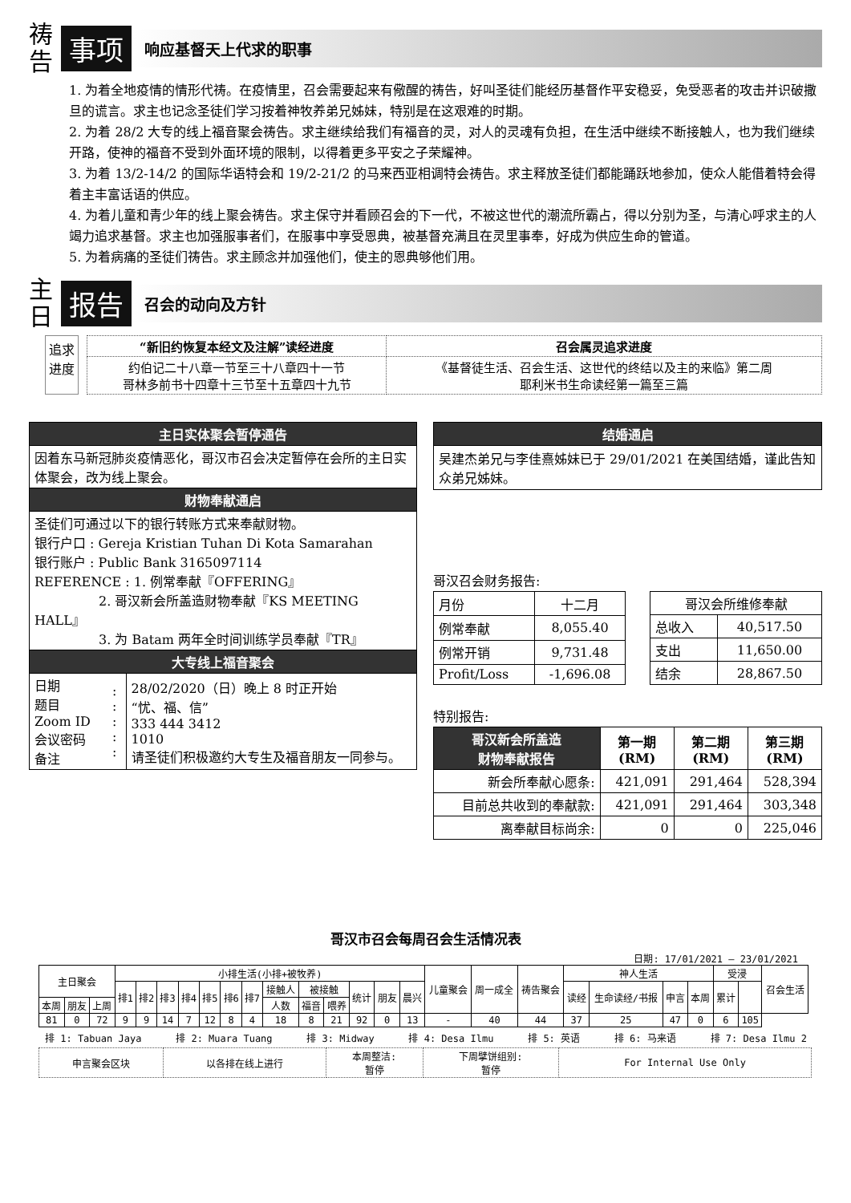祷
告
事项
响应基督天上代求的职事
1. 为着全地疫情的情形代祷。在疫情里，召会需要起来有儆醒的祷告，好叫圣徒们能经历基督作平安稳妥，免受恶者的攻击并识破撒旦的谎言。求主也记念圣徒们学习按着神牧养弟兄姊妹，特别是在这艰难的时期。
2. 为着 28/2 大专的线上福音聚会祷告。求主继续给我们有福音的灵，对人的灵魂有负担，在生活中继续不断接触人，也为我们继续开路，使神的福音不受到外面环境的限制，以得着更多平安之子荣耀神。
3. 为着 13/2-14/2 的国际华语特会和 19/2-21/2 的马来西亚相调特会祷告。求主释放圣徒们都能踊跃地参加，使众人能借着特会得着主丰富话语的供应。
4. 为着儿童和青少年的线上聚会祷告。求主保守并看顾召会的下一代，不被这世代的潮流所霸占，得以分别为圣，与清心呼求主的人竭力追求基督。求主也加强服事者们，在服事中享受恩典，被基督充满且在灵里事奉，好成为供应生命的管道。
5. 为着病痛的圣徒们祷告。求主顾念并加强他们，使主的恩典够他们用。
主
日
报告
召会的动向及方针
追求
进度
| “新旧约恢复本经文及注解”读经进度 | 召会属灵追求进度 |
| --- | --- |
| 约伯记二十八章一节至三十八章四十一节 哥林多前书十四章十三节至十五章四十九节 | 《基督徒生活、召会生活、这世代的终结以及主的来临》第二周 耶利米书生命读经第一篇至三篇 |
| 主日实体聚会暂停通告 | | |
| 因着东马新冠肺炎疫情恶化，哥汉市召会决定暂停在会所的主日实体聚会，改为线上聚会。 | | |
| 财物奉献通启 | | |
| 圣徒们可通过以下的银行转账方式来奉献财物。 银行户口 : Gereja Kristian Tuhan Di Kota Samarahan 银行账户 : Public Bank 3165097114 REFERENCE : 1. 例常奉献『OFFERING』 2. 哥汉新会所盖造财物奉献『KS MEETING HALL』 3. 为 Batam 两年全时间训练学员奉献『TR』 | | |
| 大专线上福音聚会 | | |
| 日期 题目 Zoom ID 会议密码 备注 | : : : : : | 28/02/2020（日）晚上 8 时正开始 “忧、福、信” 333 444 3412 1010 请圣徒们积极邀约大专生及福音朋友一同参与。 |
| 结婚通启 |
| 吴建杰弟兄与李佳熹姊妹已于 29/01/2021 在美国结婚，谨此告知众弟兄姊妹。 |
哥汉召会财务报告:
| 月份 | 十二月 |
| 例常奉献 | 8,055.40 |
| 例常开销 | 9,731.48 |
| Profit/Loss | -1,696.08 |
| 哥汉会所维修奉献 | |
| 总收入 | 40,517.50 |
| 支出 | 11,650.00 |
| 结余 | 28,867.50 |
特别报告:
| 哥汉新会所盖造 财物奉献报告 | 第一期 (RM) | 第二期 (RM) | 第三期 (RM) |
| --- | --- | --- | --- |
| 新会所奉献心愿条: | 421,091 | 291,464 | 528,394 |
| 目前总共收到的奉献款: | 421,091 | 291,464 | 303,348 |
| 离奉献目标尚余: | 0 | 0 | 225,046 |
哥汉市召会每周召会生活情况表
日期: 17/01/2021 – 23/01/2021
| 主日聚会 | | | 小排生活(小排+被牧养) | | | | | | | | | | | | | 儿童聚会 | 周一成全 | 祷告聚会 | 神人生活 | | | | 受浸 | | 召会生活 |
| --- | --- | --- | --- | --- | --- | --- | --- | --- | --- | --- | --- | --- | --- | --- | --- | --- | --- | --- | --- | --- | --- | --- | --- | --- | --- |
| | | | 排1 | 排2 | 排3 | 排4 | 排5 | 排6 | 排7 | 接触人 | 被接触 | | 统计 | 朋友 | 晨兴 | | | | 读经 | 生命读经/书报 | 申言 | 本周 | 累计 | | |
| 本周 | 朋友 | 上周 | | | | | | | | 人数 | 福音 | 喂养 | | | | | | | | | | | | | |
| 81 | 0 | 72 | 9 | 9 | 14 | 7 | 12 | 8 | 4 | 18 | 8 | 21 | 92 | 0 | 13 | - | 40 | 44 | 37 | 25 | 47 | 0 | 6 | 105 | |
排 1: Tabuan Jaya 排 2: Muara Tuang 排 3: Midway 排 4: Desa Ilmu 排 5: 英语 排 6: 马来语 排 7: Desa Ilmu 2
| 申言聚会区块 | 以各排在线上进行 | 本周整洁: 暂停 | 下周擘饼组别: 暂停 | For Internal Use Only |